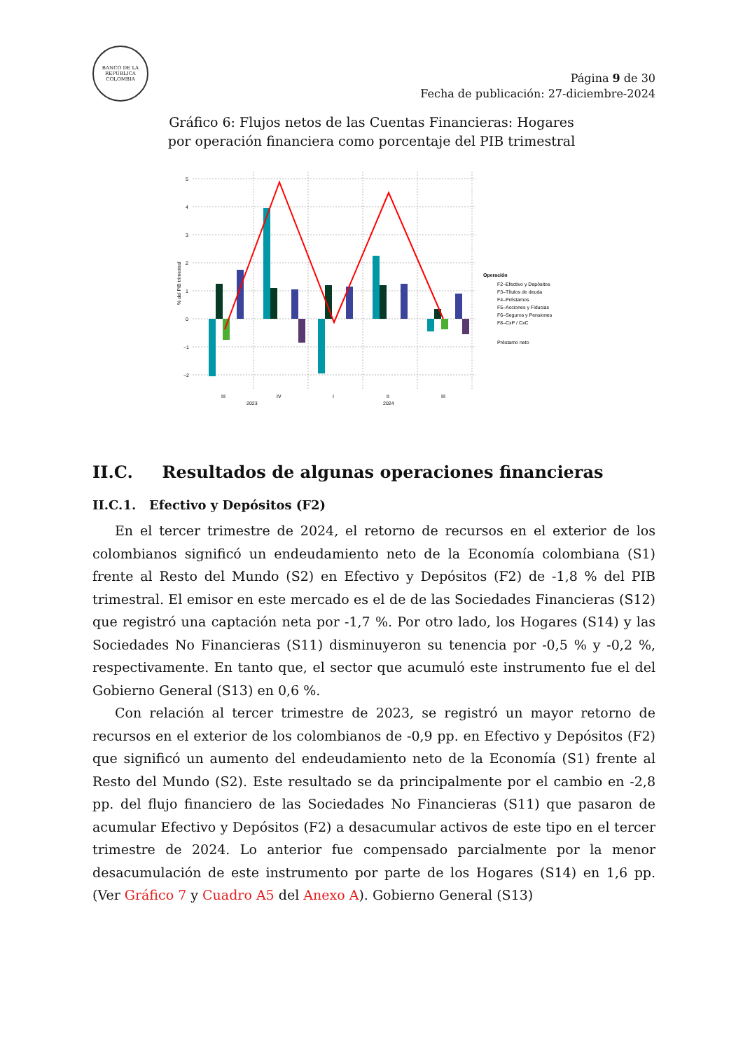BANCO DE LA REPÚBLICA
COLOMBIA
Página 9 de 30
Fecha de publicación: 27-diciembre-2024
Gráfico 6: Flujos netos de las Cuentas Financieras: Hogares
por operación financiera como porcentaje del PIB trimestral
5
4
3
2
1
0
−1
−2
% del PIB trimestral
III
IV
I
II
III
2023
2024
Operación
F2–Efectivo y Depósitos
F3–Títulos de deuda
F4–Préstamos
F5–Acciones y Fiducias
F6–Seguros y Pensiones
F8–CxP / CxC
Préstamo neto
II.C. Resultados de algunas operaciones financieras
II.C.1. Efectivo y Depósitos (F2)
En el tercer trimestre de 2024, el retorno de recursos en el exterior de los colombianos significó un endeudamiento neto de la Economía colombiana (S1) frente al Resto del Mundo (S2) en Efectivo y Depósitos (F2) de -1,8 % del PIB trimestral. El emisor en este mercado es el de de las Sociedades Financieras (S12) que registró una captación neta por -1,7 %. Por otro lado, los Hogares (S14) y las Sociedades No Financieras (S11) disminuyeron su tenencia por -0,5 % y -0,2 %, respectivamente. En tanto que, el sector que acumuló este instrumento fue el del Gobierno General (S13) en 0,6 %.
Con relación al tercer trimestre de 2023, se registró un mayor retorno de recursos en el exterior de los colombianos de -0,9 pp. en Efectivo y Depósitos (F2) que significó un aumento del endeudamiento neto de la Economía (S1) frente al Resto del Mundo (S2). Este resultado se da principalmente por el cambio en -2,8 pp. del flujo financiero de las Sociedades No Financieras (S11) que pasaron de acumular Efectivo y Depósitos (F2) a desacumular activos de este tipo en el tercer trimestre de 2024. Lo anterior fue compensado parcialmente por la menor desacumulación de este instrumento por parte de los Hogares (S14) en 1,6 pp. (Ver Gráfico 7 y Cuadro A5 del Anexo A). Gobierno General (S13)